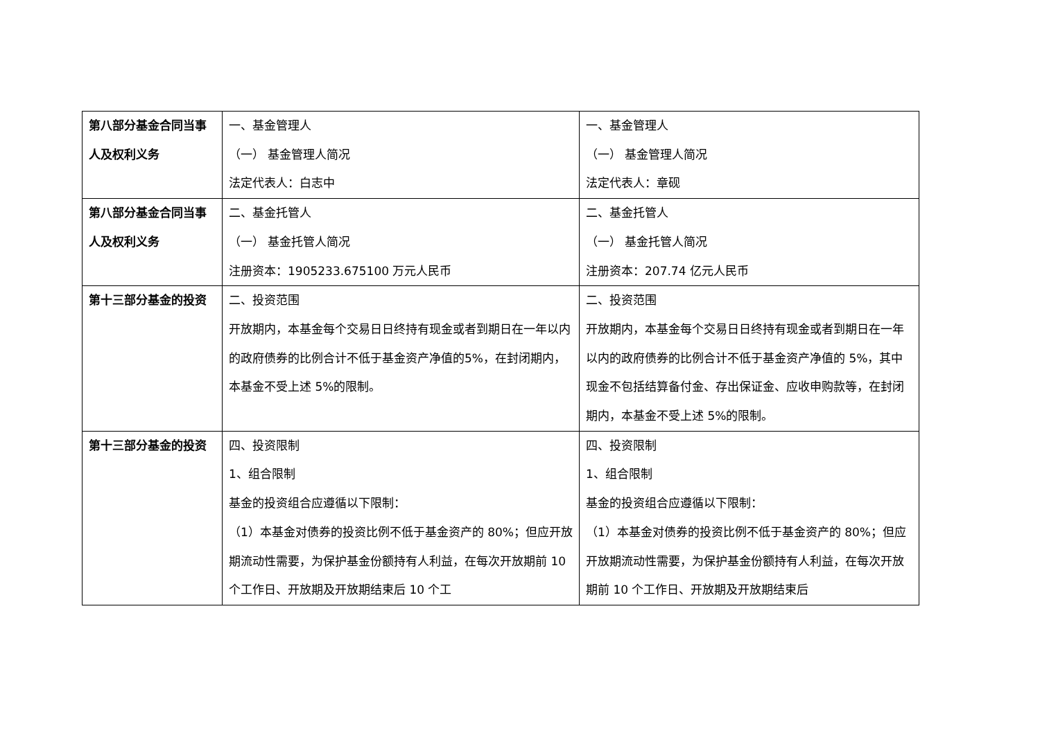| 第八部分基金合同当事人及权利义务 | 一、基金管理人 （一） 基金管理人简况 法定代表人：白志中 | 一、基金管理人 （一） 基金管理人简况 法定代表人：章砚 |
| 第八部分基金合同当事人及权利义务 | 二、基金托管人 （一） 基金托管人简况 注册资本：1905233.675100 万元人民币 | 二、基金托管人 （一） 基金托管人简况 注册资本：207.74 亿元人民币 |
| 第十三部分基金的投资 | 二、投资范围 开放期内，本基金每个交易日日终持有现金或者到期日在一年以内的政府债券的比例合计不低于基金资产净值的5%，在封闭期内，本基金不受上述 5%的限制。 | 二、投资范围 开放期内，本基金每个交易日日终持有现金或者到期日在一年以内的政府债券的比例合计不低于基金资产净值的 5%，其中现金不包括结算备付金、存出保证金、应收申购款等，在封闭期内，本基金不受上述 5%的限制。 |
| 第十三部分基金的投资 | 四、投资限制 1、组合限制 基金的投资组合应遵循以下限制： （1）本基金对债券的投资比例不低于基金资产的 80%；但应开放期流动性需要，为保护基金份额持有人利益，在每次开放期前 10 个工作日、开放期及开放期结束后 10 个工 | 四、投资限制 1、组合限制 基金的投资组合应遵循以下限制： （1）本基金对债券的投资比例不低于基金资产的 80%；但应开放期流动性需要，为保护基金份额持有人利益，在每次开放期前 10 个工作日、开放期及开放期结束后 |